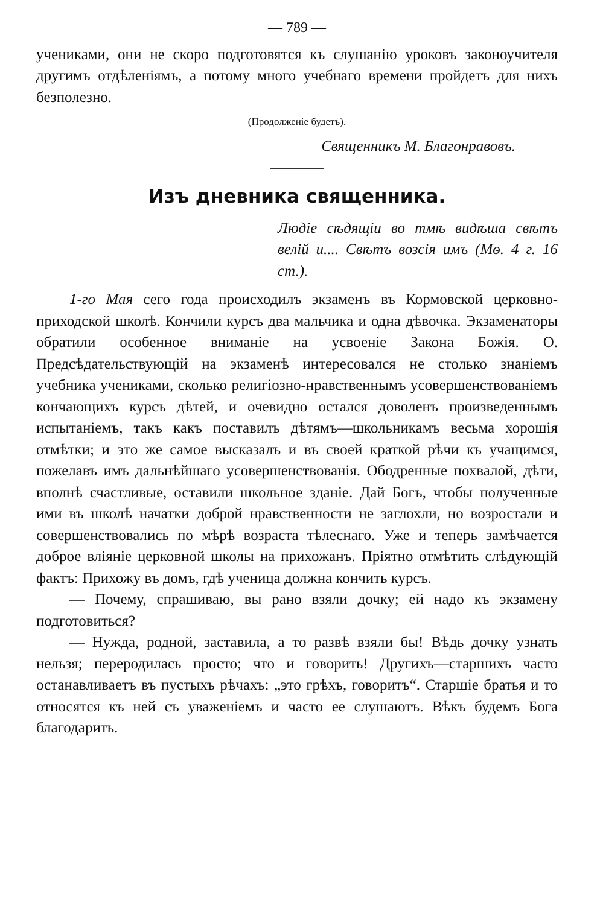— 789 —
учениками, они не скоро подготовятся къ слушанію уроковъ законоучителя другимъ отдѣленіямъ, а потому много учебнаго времени пройдетъ для нихъ безполезно.
(Продолженіе будетъ).
Священникъ М. Благонравовъ.
Изъ дневника священника.
Людіе сѣдящіи во тмѣ видѣша свѣтъ велій и.... Свѣтъ возсія имъ (Мѳ. 4 г. 16 ст.).
1-го Мая сего года происходилъ экзаменъ въ Кормовской церковно-приходской школѣ. Кончили курсъ два мальчика и одна дѣвочка. Экзаменаторы обратили особенное вниманіе на усвоеніе Закона Божія. О. Предсѣдательствующій на экзаменѣ интересовался не столько знаніемъ учебника учениками, сколько религіозно-нравственнымъ усовершенствованіемъ кончающихъ курсъ дѣтей, и очевидно остался доволенъ произведеннымъ испытаніемъ, такъ какъ поставилъ дѣтямъ—школьникамъ весьма хорошія отмѣтки; и это же самое высказалъ и въ своей краткой рѣчи къ учащимся, пожелавъ имъ дальнѣйшаго усовершенствованія. Ободренные похвалой, дѣти, вполнѣ счастливые, оставили школьное зданіе. Дай Богъ, чтобы полученные ими въ школѣ начатки доброй нравственности не заглохли, но возростали и совершенствовались по мѣрѣ возраста тѣлеснаго. Уже и теперь замѣчается доброе вліяніе церковной школы на прихожанъ. Пріятно отмѣтить слѣдующій фактъ: Прихожу въ домъ, гдѣ ученица должна кончить курсъ.
— Почему, спрашиваю, вы рано взяли дочку; ей надо къ экзамену подготовиться?
— Нужда, родной, заставила, а то развѣ взяли бы! Вѣдь дочку узнать нельзя; переродилась просто; что и говорить! Другихъ—старшихъ часто останавливаетъ въ пустыхъ рѣчахъ: „это грѣхъ, говоритъ“. Старшіе братья и то относятся къ ней съ уваженіемъ и часто ее слушаютъ. Вѣкъ будемъ Бога благодарить.